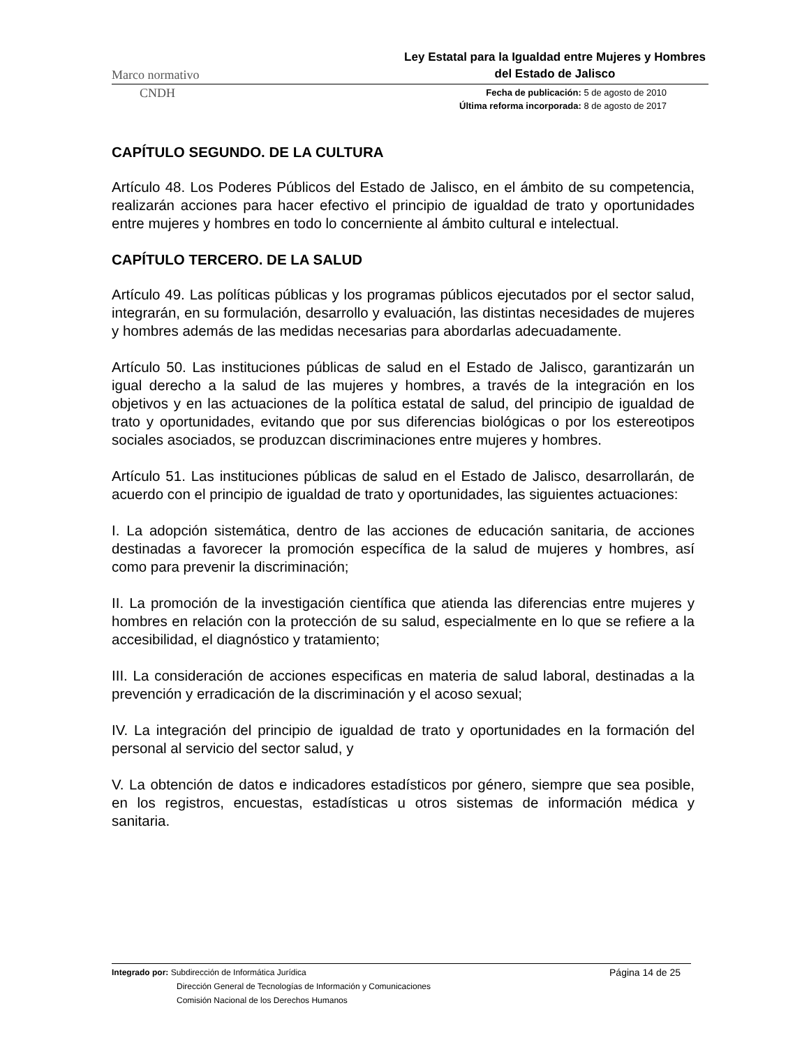Marco normativo Ley Estatal para la Igualdad entre Mujeres y Hombres del Estado de Jalisco
CNDH
Fecha de publicación: 5 de agosto de 2010
Última reforma incorporada: 8 de agosto de 2017
CAPÍTULO SEGUNDO. DE LA CULTURA
Artículo 48. Los Poderes Públicos del Estado de Jalisco, en el ámbito de su competencia, realizarán acciones para hacer efectivo el principio de igualdad de trato y oportunidades entre mujeres y hombres en todo lo concerniente al ámbito cultural e intelectual.
CAPÍTULO TERCERO. DE LA SALUD
Artículo 49. Las políticas públicas y los programas públicos ejecutados por el sector salud, integrarán, en su formulación, desarrollo y evaluación, las distintas necesidades de mujeres y hombres además de las medidas necesarias para abordarlas adecuadamente.
Artículo 50. Las instituciones públicas de salud en el Estado de Jalisco, garantizarán un igual derecho a la salud de las mujeres y hombres, a través de la integración en los objetivos y en las actuaciones de la política estatal de salud, del principio de igualdad de trato y oportunidades, evitando que por sus diferencias biológicas o por los estereotipos sociales asociados, se produzcan discriminaciones entre mujeres y hombres.
Artículo 51. Las instituciones públicas de salud en el Estado de Jalisco, desarrollarán, de acuerdo con el principio de igualdad de trato y oportunidades, las siguientes actuaciones:
I. La adopción sistemática, dentro de las acciones de educación sanitaria, de acciones destinadas a favorecer la promoción específica de la salud de mujeres y hombres, así como para prevenir la discriminación;
II. La promoción de la investigación científica que atienda las diferencias entre mujeres y hombres en relación con la protección de su salud, especialmente en lo que se refiere a la accesibilidad, el diagnóstico y tratamiento;
III. La consideración de acciones especificas en materia de salud laboral, destinadas a la prevención y erradicación de la discriminación y el acoso sexual;
IV. La integración del principio de igualdad de trato y oportunidades en la formación del personal al servicio del sector salud, y
V. La obtención de datos e indicadores estadísticos por género, siempre que sea posible, en los registros, encuestas, estadísticas u otros sistemas de información médica y sanitaria.
Integrado por: Subdirección de Informática Jurídica
Dirección General de Tecnologías de Información y Comunicaciones
Comisión Nacional de los Derechos Humanos
Página 14 de 25